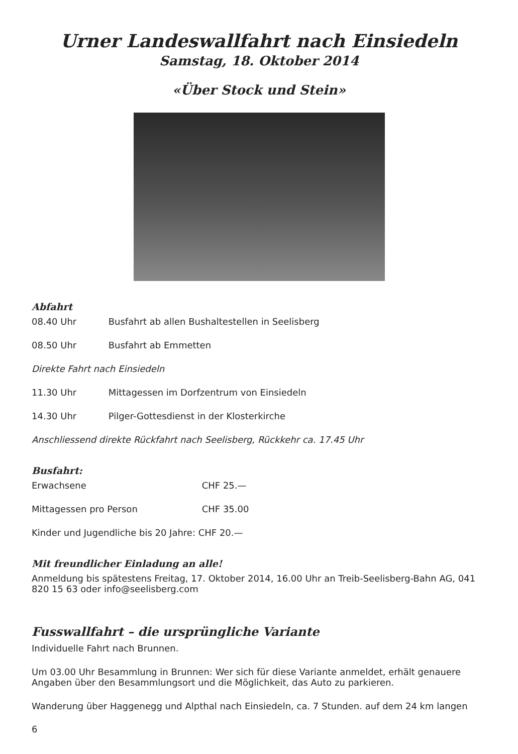Urner Landeswallfahrt nach Einsiedeln
Samstag, 18. Oktober 2014
«Über Stock und Stein»
Abfahrt
08.40 Uhr Busfahrt ab allen Bushaltestellen in Seelisberg
08.50 Uhr Busfahrt ab Emmetten
Direkte Fahrt nach Einsiedeln
11.30 Uhr Mittagessen im Dorfzentrum von Einsiedeln
14.30 Uhr Pilger-Gottesdienst in der Klosterkirche
Anschliessend direkte Rückfahrt nach Seelisberg, Rückkehr ca. 17.45 Uhr
Busfahrt:
Erwachsene CHF 25.—
Mittagessen pro Person CHF 35.00
Kinder und Jugendliche bis 20 Jahre: CHF 20.—
Mit freundlicher Einladung an alle!
Anmeldung bis spätestens Freitag, 17. Oktober 2014, 16.00 Uhr an Treib-Seelisberg-Bahn AG, 041 820 15 63 oder info@seelisberg.com
Fusswallfahrt – die ursprüngliche Variante
Individuelle Fahrt nach Brunnen.
Um 03.00 Uhr Besammlung in Brunnen: Wer sich für diese Variante anmeldet, erhält genauere Angaben über den Besammlungsort und die Möglichkeit, das Auto zu parkieren.
Wanderung über Haggenegg und Alpthal nach Einsiedeln, ca. 7 Stunden. auf dem 24 km langen
6